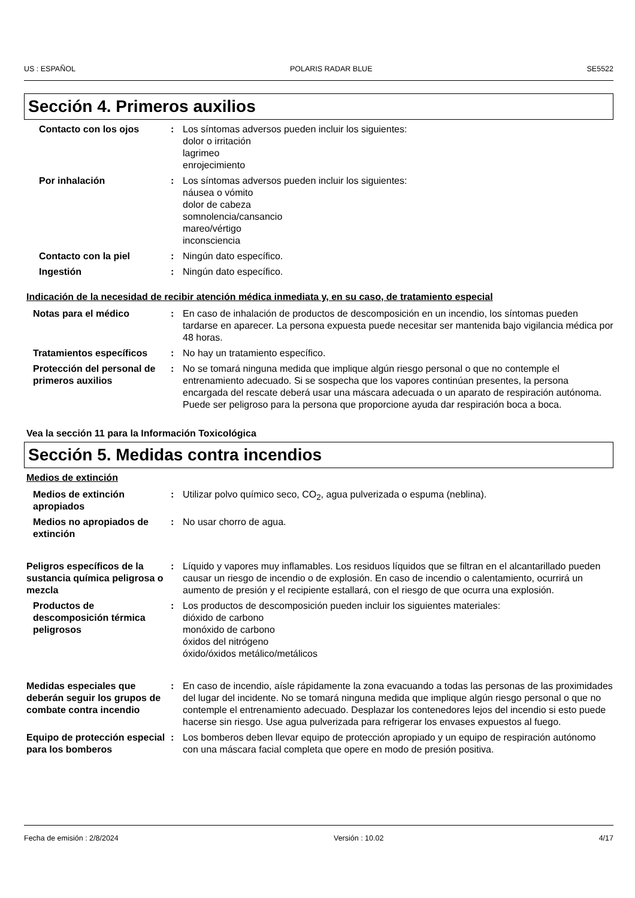US : ESPAÑOL POLARIS RADAR BLUE SE5522
Sección 4. Primeros auxilios
Contacto con los ojos : Los síntomas adversos pueden incluir los siguientes:
dolor o irritación
lagrimeo
enrojecimiento
Por inhalación : Los síntomas adversos pueden incluir los siguientes:
náusea o vómito
dolor de cabeza
somnolencia/cansancio
mareo/vértigo
inconsciencia
Contacto con la piel : Ningún dato específico.
Ingestión : Ningún dato específico.
Indicación de la necesidad de recibir atención médica inmediata y, en su caso, de tratamiento especial
Notas para el médico : En caso de inhalación de productos de descomposición en un incendio, los síntomas pueden tardarse en aparecer. La persona expuesta puede necesitar ser mantenida bajo vigilancia médica por 48 horas.
Tratamientos específicos : No hay un tratamiento específico.
Protección del personal de primeros auxilios
: No se tomará ninguna medida que implique algún riesgo personal o que no contemple el entrenamiento adecuado. Si se sospecha que los vapores continúan presentes, la persona encargada del rescate deberá usar una máscara adecuada o un aparato de respiración autónoma. Puede ser peligroso para la persona que proporcione ayuda dar respiración boca a boca.
Vea la sección 11 para la Información Toxicológica
Sección 5. Medidas contra incendios
Medios de extinción
Medios de extinción apropiados
: Utilizar polvo químico seco, CO<sub>2</sub>, agua pulverizada o espuma (neblina).
Medios no apropiados de extinción
: No usar chorro de agua.
Peligros específicos de la sustancia química peligrosa o mezcla
: Líquido y vapores muy inflamables. Los residuos líquidos que se filtran en el alcantarillado pueden causar un riesgo de incendio o de explosión. En caso de incendio o calentamiento, ocurrirá un aumento de presión y el recipiente estallará, con el riesgo de que ocurra una explosión.
Productos de descomposición térmica peligrosos
: Los productos de descomposición pueden incluir los siguientes materiales:
dióxido de carbono
monóxido de carbono
óxidos del nitrógeno
óxido/óxidos metálico/metálicos
Medidas especiales que deberán seguir los grupos de combate contra incendio
: En caso de incendio, aísle rápidamente la zona evacuando a todas las personas de las proximidades del lugar del incidente. No se tomará ninguna medida que implique algún riesgo personal o que no contemple el entrenamiento adecuado. Desplazar los contenedores lejos del incendio si esto puede hacerse sin riesgo. Use agua pulverizada para refrigerar los envases expuestos al fuego.
Equipo de protección especial para los bomberos
: Los bomberos deben llevar equipo de protección apropiado y un equipo de respiración autónomo con una máscara facial completa que opere en modo de presión positiva.
Fecha de emisión : 2/8/2024 Versión : 10.02 4/17